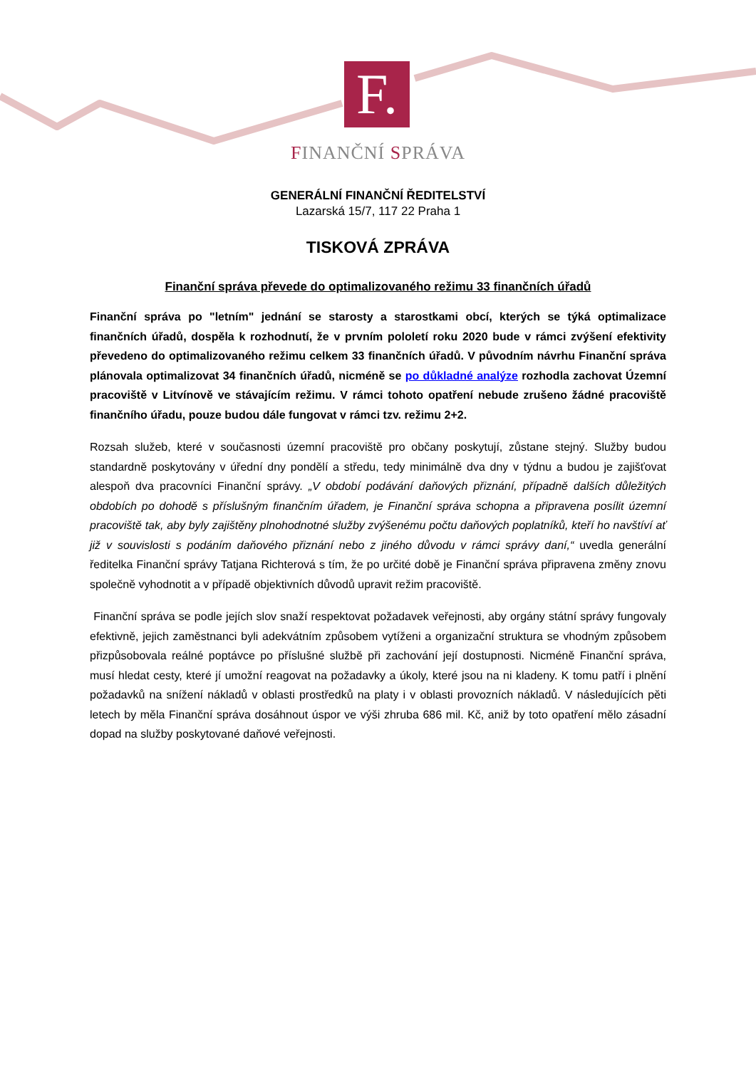F.
FINANČNÍ SPRÁVA
GENERÁLNÍ FINANČNÍ ŘEDITELSTVÍ
Lazarská 15/7, 117 22 Praha 1
TISKOVÁ ZPRÁVA
Finanční správa převede do optimalizovaného režimu 33 finančních úřadů
Finanční správa po "letním" jednání se starosty a starostkami obcí, kterých se týká optimalizace finančních úřadů, dospěla k rozhodnutí, že v prvním pololetí roku 2020 bude v rámci zvýšení efektivity převedeno do optimalizovaného režimu celkem 33 finančních úřadů. V původním návrhu Finanční správa plánovala optimalizovat 34 finančních úřadů, nicméně se po důkladné analýze rozhodla zachovat Územní pracoviště v Litvínově ve stávajícím režimu. V rámci tohoto opatření nebude zrušeno žádné pracoviště finančního úřadu, pouze budou dále fungovat v rámci tzv. režimu 2+2.
Rozsah služeb, které v současnosti územní pracoviště pro občany poskytují, zůstane stejný. Služby budou standardně poskytovány v úřední dny pondělí a středu, tedy minimálně dva dny v týdnu a budou je zajišťovat alespoň dva pracovníci Finanční správy. „V období podávání daňových přiznání, případně dalších důležitých obdobích po dohodě s příslušným finančním úřadem, je Finanční správa schopna a připravena posílit územní pracoviště tak, aby byly zajištěny plnohodnotné služby zvýšenému počtu daňových poplatníků, kteří ho navštíví ať již v souvislosti s podáním daňového přiznání nebo z jiného důvodu v rámci správy daní,“ uvedla generální ředitelka Finanční správy Tatjana Richterová s tím, že po určité době je Finanční správa připravena změny znovu společně vyhodnotit a v případě objektivních důvodů upravit režim pracoviště.
Finanční správa se podle jejích slov snaží respektovat požadavek veřejnosti, aby orgány státní správy fungovaly efektivně, jejich zaměstnanci byli adekvátním způsobem vytíženi a organizační struktura se vhodným způsobem přizpůsobovala reálné poptávce po příslušné službě při zachování její dostupnosti. Nicméně Finanční správa, musí hledat cesty, které jí umožní reagovat na požadavky a úkoly, které jsou na ni kladeny. K tomu patří i plnění požadavků na snížení nákladů v oblasti prostředků na platy i v oblasti provozních nákladů. V následujících pěti letech by měla Finanční správa dosáhnout úspor ve výši zhruba 686 mil. Kč, aniž by toto opatření mělo zásadní dopad na služby poskytované daňové veřejnosti.